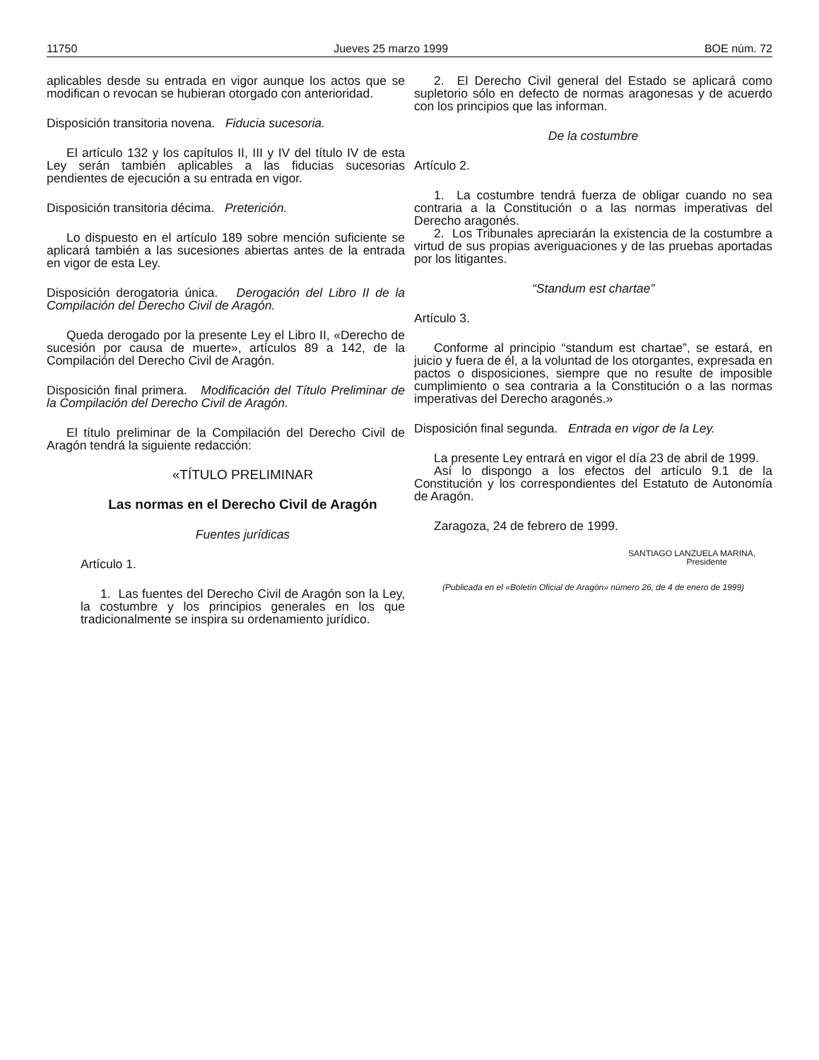11750 Jueves 25 marzo 1999 BOE núm. 72
aplicables desde su entrada en vigor aunque los actos que se modifican o revocan se hubieran otorgado con anterioridad.
Disposición transitoria novena. Fiducia sucesoria.
El artículo 132 y los capítulos II, III y IV del título IV de esta Ley serán también aplicables a las fiducias sucesorias pendientes de ejecución a su entrada en vigor.
Disposición transitoria décima. Preterición.
Lo dispuesto en el artículo 189 sobre mención suficiente se aplicará también a las sucesiones abiertas antes de la entrada en vigor de esta Ley.
Disposición derogatoria única. Derogación del Libro II de la Compilación del Derecho Civil de Aragón.
Queda derogado por la presente Ley el Libro II, «Derecho de sucesión por causa de muerte», artículos 89 a 142, de la Compilación del Derecho Civil de Aragón.
Disposición final primera. Modificación del Título Preliminar de la Compilación del Derecho Civil de Aragón.
El título preliminar de la Compilación del Derecho Civil de Aragón tendrá la siguiente redacción:
«TÍTULO PRELIMINAR
Las normas en el Derecho Civil de Aragón
Fuentes jurídicas
Artículo 1.
1. Las fuentes del Derecho Civil de Aragón son la Ley, la costumbre y los principios generales en los que tradicionalmente se inspira su ordenamiento jurídico.
2. El Derecho Civil general del Estado se aplicará como supletorio sólo en defecto de normas aragonesas y de acuerdo con los principios que las informan.
De la costumbre
Artículo 2.
1. La costumbre tendrá fuerza de obligar cuando no sea contraria a la Constitución o a las normas imperativas del Derecho aragonés.
2. Los Tribunales apreciarán la existencia de la costumbre a virtud de sus propias averiguaciones y de las pruebas aportadas por los litigantes.
“Standum est chartae”
Artículo 3.
Conforme al principio “standum est chartae”, se estará, en juicio y fuera de él, a la voluntad de los otorgantes, expresada en pactos o disposiciones, siempre que no resulte de imposible cumplimiento o sea contraria a la Constitución o a las normas imperativas del Derecho aragonés.»
Disposición final segunda. Entrada en vigor de la Ley.
La presente Ley entrará en vigor el día 23 de abril de 1999.
Así lo dispongo a los efectos del artículo 9.1 de la Constitución y los correspondientes del Estatuto de Autonomía de Aragón.
Zaragoza, 24 de febrero de 1999.
SANTIAGO LANZUELA MARINA,
Presidente
(Publicada en el «Boletín Oficial de Aragón» número 26, de 4 de enero de 1999)